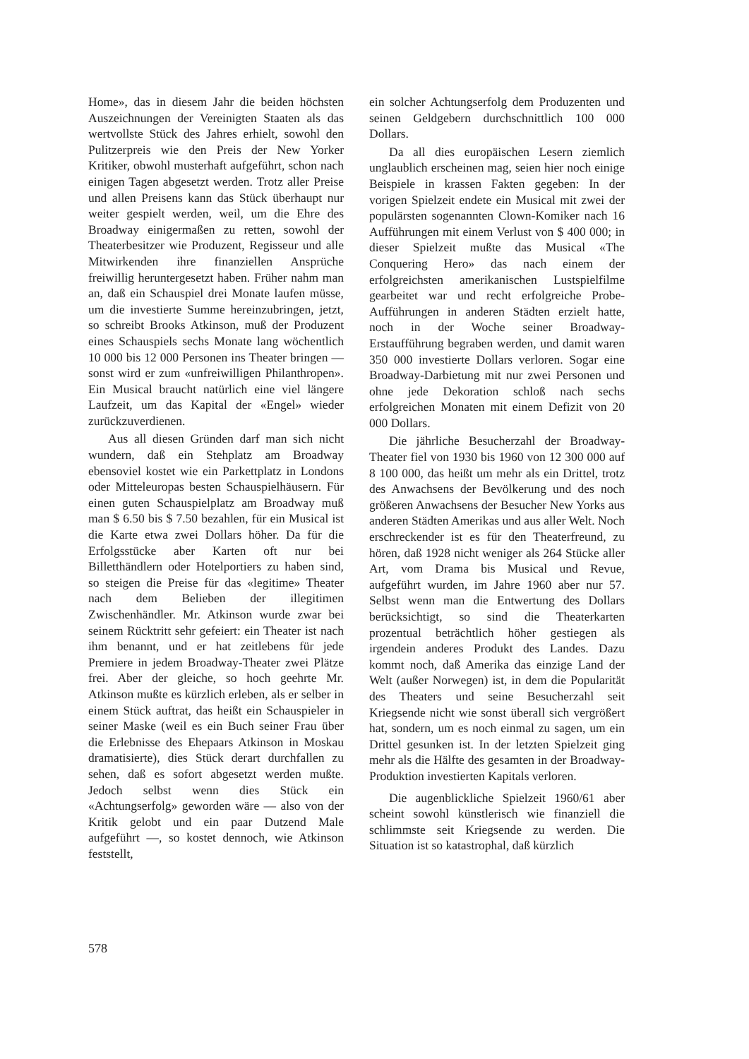Home», das in diesem Jahr die beiden höchsten Auszeichnungen der Vereinigten Staaten als das wertvollste Stück des Jahres erhielt, sowohl den Pulitzerpreis wie den Preis der New Yorker Kritiker, obwohl musterhaft aufgeführt, schon nach einigen Tagen abgesetzt werden. Trotz aller Preise und allen Preisens kann das Stück überhaupt nur weiter gespielt werden, weil, um die Ehre des Broadway einigermaßen zu retten, sowohl der Theaterbesitzer wie Produzent, Regisseur und alle Mitwirkenden ihre finanziellen Ansprüche freiwillig heruntergesetzt haben. Früher nahm man an, daß ein Schauspiel drei Monate laufen müsse, um die investierte Summe hereinzubringen, jetzt, so schreibt Brooks Atkinson, muß der Produzent eines Schauspiels sechs Monate lang wöchentlich 10 000 bis 12 000 Personen ins Theater bringen — sonst wird er zum «unfreiwilligen Philanthropen». Ein Musical braucht natürlich eine viel längere Laufzeit, um das Kapital der «Engel» wieder zurückzuverdienen.
Aus all diesen Gründen darf man sich nicht wundern, daß ein Stehplatz am Broadway ebensoviel kostet wie ein Parkettplatz in Londons oder Mitteleuropas besten Schauspielhäusern. Für einen guten Schauspielplatz am Broadway muß man $ 6.50 bis $ 7.50 bezahlen, für ein Musical ist die Karte etwa zwei Dollars höher. Da für die Erfolgsstücke aber Karten oft nur bei Billetthändlern oder Hotelportiers zu haben sind, so steigen die Preise für das «legitime» Theater nach dem Belieben der illegitimen Zwischenhändler. Mr. Atkinson wurde zwar bei seinem Rücktritt sehr gefeiert: ein Theater ist nach ihm benannt, und er hat zeitlebens für jede Premiere in jedem Broadway-Theater zwei Plätze frei. Aber der gleiche, so hoch geehrte Mr. Atkinson mußte es kürzlich erleben, als er selber in einem Stück auftrat, das heißt ein Schauspieler in seiner Maske (weil es ein Buch seiner Frau über die Erlebnisse des Ehepaars Atkinson in Moskau dramatisierte), dies Stück derart durchfallen zu sehen, daß es sofort abgesetzt werden mußte. Jedoch selbst wenn dies Stück ein «Achtungserfolg» geworden wäre — also von der Kritik gelobt und ein paar Dutzend Male aufgeführt —, so kostet dennoch, wie Atkinson feststellt,
ein solcher Achtungserfolg dem Produzenten und seinen Geldgebern durchschnittlich 100 000 Dollars.
Da all dies europäischen Lesern ziemlich unglaublich erscheinen mag, seien hier noch einige Beispiele in krassen Fakten gegeben: In der vorigen Spielzeit endete ein Musical mit zwei der populärsten sogenannten Clown-Komiker nach 16 Aufführungen mit einem Verlust von $ 400 000; in dieser Spielzeit mußte das Musical «The Conquering Hero» das nach einem der erfolgreichsten amerikanischen Lustspielfilme gearbeitet war und recht erfolgreiche Probe-Aufführungen in anderen Städten erzielt hatte, noch in der Woche seiner Broadway-Erstaufführung begraben werden, und damit waren 350 000 investierte Dollars verloren. Sogar eine Broadway-Darbietung mit nur zwei Personen und ohne jede Dekoration schloß nach sechs erfolgreichen Monaten mit einem Defizit von 20 000 Dollars.
Die jährliche Besucherzahl der Broadway-Theater fiel von 1930 bis 1960 von 12 300 000 auf 8 100 000, das heißt um mehr als ein Drittel, trotz des Anwachsens der Bevölkerung und des noch größeren Anwachsens der Besucher New Yorks aus anderen Städten Amerikas und aus aller Welt. Noch erschreckender ist es für den Theaterfreund, zu hören, daß 1928 nicht weniger als 264 Stücke aller Art, vom Drama bis Musical und Revue, aufgeführt wurden, im Jahre 1960 aber nur 57. Selbst wenn man die Entwertung des Dollars berücksichtigt, so sind die Theaterkarten prozentual beträchtlich höher gestiegen als irgendein anderes Produkt des Landes. Dazu kommt noch, daß Amerika das einzige Land der Welt (außer Norwegen) ist, in dem die Popularität des Theaters und seine Besucherzahl seit Kriegsende nicht wie sonst überall sich vergrößert hat, sondern, um es noch einmal zu sagen, um ein Drittel gesunken ist. In der letzten Spielzeit ging mehr als die Hälfte des gesamten in der Broadway-Produktion investierten Kapitals verloren.
Die augenblickliche Spielzeit 1960/61 aber scheint sowohl künstlerisch wie finanziell die schlimmste seit Kriegsende zu werden. Die Situation ist so katastrophal, daß kürzlich
578